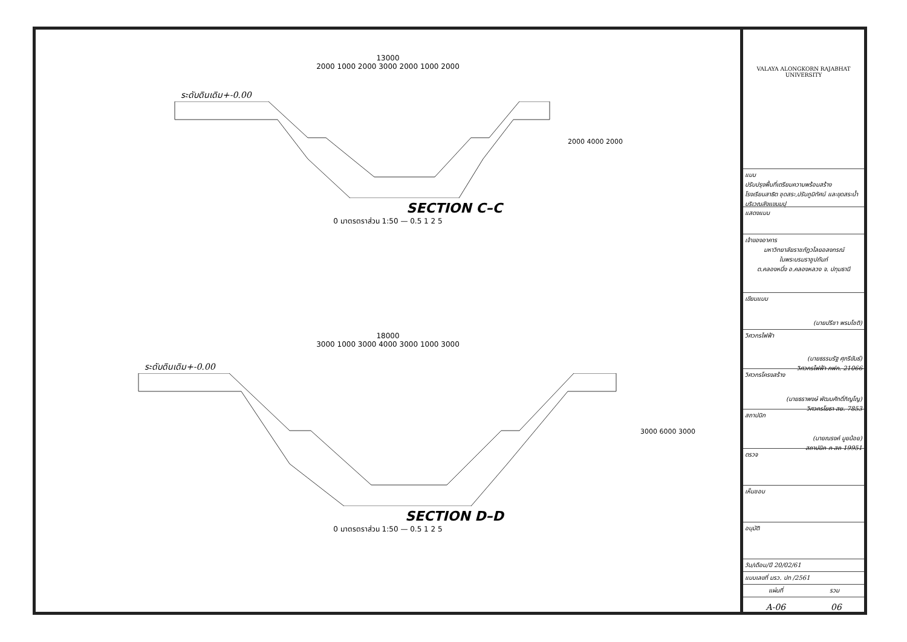13000
2000 1000 2000 3000 2000 1000 2000
ระดับดินเดิม+-0.00
2000 4000 2000
SECTION C–C
0 มาตรตราส่วน 1:50 — 0.5 1 2 5
18000
3000 1000 3000 4000 3000 1000 3000
ระดับดินเดิม+-0.00
3000 6000 3000
SECTION D–D
0 มาตรตราส่วน 1:50 — 0.5 1 2 5
VALAYA ALONGKORN RAJABHAT UNIVERSITY
แบบ
ปรับปรุงพื้นที่เตรียมความพร้อมสร้างโรงเรียนสาธิต ชุดสระ,ปรับภูมิทัศน์ และขุดสระน้ำบริเวณลังแขนมปุ
แสดงแบบ
เจ้าของอาคาร
มหาวิทยาลัยราชภัฏวไลยอลงกรณ์
ในพระบรมราชูปถัมภ์
ต.คลองหนึ่ง อ.คลองหลวง จ. ปทุมธานี
เขียนแบบ
(นายปรีชา พรมโชติ)
วิศวกรไฟฟ้า
(นายธรรมรัฐ ศุภรีขันธ์)
วิศวกรไฟฟ้า ภฟก. 21066
วิศวกรโครงสร้าง
(นายธราพงษ์ พัฒนศักดิ์ภิญโญ)
วิศวกรโยธา สย. 7853
สถาปนิก
(นายณรงค์ มูยน้อย)
สถาปนิก ภ-สถ 19951
ตรวจ
เห็นชอบ
อนุมัติ
วัน/เดือน/ปี 20/02/61
แบบเลขที่ มรว. ปท /2561
แผ่นที่ รวม
A-06 06